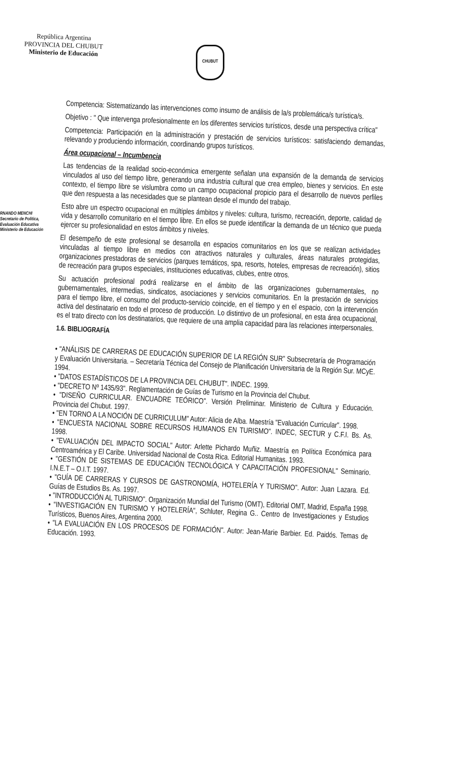República Argentina
PROVINCIA DEL CHUBUT
Ministerio de Educación
CHUBUT
RNANDO MENCHI
Secretario de Política,
Evaluación Educativa
Ministerio de Educación
Competencia: Sistematizando las intervenciones como insumo de análisis de la/s problemática/s turística/s.
Objetivo : " Que intervenga profesionalmente en los diferentes servicios turísticos, desde una perspectiva crítica"
Competencia: Participación en la administración y prestación de servicios turísticos: satisfaciendo demandas, relevando y produciendo información, coordinando grupos turísticos.
Área ocupacional – Incumbencia
Las tendencias de la realidad socio-económica emergente señalan una expansión de la demanda de servicios vinculados al uso del tiempo libre, generando una industria cultural que crea empleo, bienes y servicios. En este contexto, el tiempo libre se vislumbra como un campo ocupacional propicio para el desarrollo de nuevos perfiles que den respuesta a las necesidades que se plantean desde el mundo del trabajo.
Esto abre un espectro ocupacional en múltiples ámbitos y niveles: cultura, turismo, recreación, deporte, calidad de vida y desarrollo comunitario en el tiempo libre. En ellos se puede identificar la demanda de un técnico que pueda ejercer su profesionalidad en estos ámbitos y niveles.
El desempeño de este profesional se desarrolla en espacios comunitarios en los que se realizan actividades vinculadas al tiempo libre en medios con atractivos naturales y culturales, áreas naturales protegidas, organizaciones prestadoras de servicios (parques temáticos, spa, resorts, hoteles, empresas de recreación), sitios de recreación para grupos especiales, instituciones educativas, clubes, entre otros.
Su actuación profesional podrá realizarse en el ámbito de las organizaciones gubernamentales, no gubernamentales, intermedias, sindicatos, asociaciones y servicios comunitarios. En la prestación de servicios para el tiempo libre, el consumo del producto-servicio coincide, en el tiempo y en el espacio, con la intervención activa del destinatario en todo el proceso de producción. Lo distintivo de un profesional, en esta área ocupacional, es el trato directo con los destinatarios, que requiere de una amplia capacidad para las relaciones interpersonales.
1.6. BIBLIOGRAFÍA
• "ANÁLISIS DE CARRERAS DE EDUCACIÓN SUPERIOR DE LA REGIÓN SUR" Subsecretaría de Programación y Evaluación Universitaria. – Secretaría Técnica del Consejo de Planificación Universitaria de la Región Sur. MCyE. 1994.
• "DATOS ESTADÍSTICOS DE LA PROVINCIA DEL CHUBUT". INDEC. 1999.
• "DECRETO Nº 1435/93". Reglamentación de Guías de Turismo en la Provincia del Chubut.
• "DISEÑO CURRICULAR. ENCUADRE TEÓRICO". Versión Preliminar. Ministerio de Cultura y Educación. Provincia del Chubut. 1997.
• "EN TORNO A LA NOCIÓN DE CURRICULUM" Autor: Alicia de Alba. Maestría "Evaluación Curricular". 1998.
• "ENCUESTA NACIONAL SOBRE RECURSOS HUMANOS EN TURISMO". INDEC, SECTUR y C.F.I. Bs. As. 1998.
• "EVALUACIÓN DEL IMPACTO SOCIAL" Autor: Arlette Pichardo Muñiz. Maestría en Política Económica para Centroamérica y El Caribe. Universidad Nacional de Costa Rica. Editorial Humanitas. 1993.
• "GESTIÓN DE SISTEMAS DE EDUCACIÓN TECNOLÓGICA Y CAPACITACIÓN PROFESIONAL" Seminario. I.N.E.T – O.I.T. 1997.
• "GUÍA DE CARRERAS Y CURSOS DE GASTRONOMÍA, HOTELERÍA Y TURISMO". Autor: Juan Lazara. Ed. Guías de Estudios Bs. As. 1997.
• "INTRODUCCIÓN AL TURISMO". Organización Mundial del Turismo (OMT), Editorial OMT, Madrid, España 1998.
• "INVESTIGACIÓN EN TURISMO Y HOTELERÍA", Schluter, Regina G.. Centro de Investigaciones y Estudios Turísticos, Buenos Aires, Argentina 2000.
• "LA EVALUACIÓN EN LOS PROCESOS DE FORMACIÓN". Autor: Jean-Marie Barbier. Ed. Paidós. Temas de Educación. 1993.